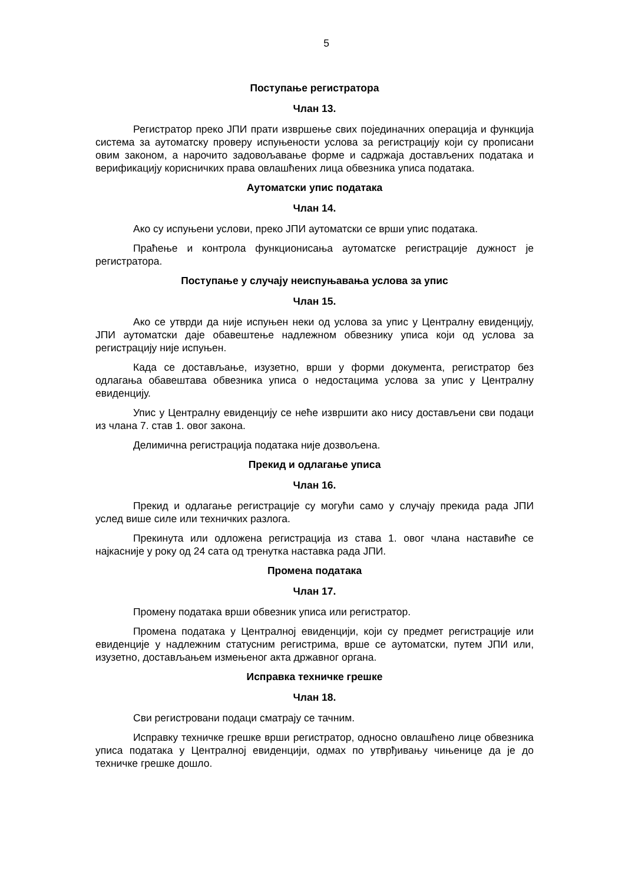5
Поступање регистратора
Члан 13.
Регистратор преко ЈПИ прати извршење свих појединачних операција и функција система за аутоматску проверу испуњености услова за регистрацију који су прописани овим законом, а нарочито задовољавање форме и садржаја достављених података и верификацију корисничких права овлашћених лица обвезника уписа података.
Аутоматски упис података
Члан 14.
Ако су испуњени услови, преко ЈПИ аутоматски се врши упис података.
Праћење и контрола функционисања аутоматске регистрације дужност је регистратора.
Поступање у случају неиспуњавања услова за упис
Члан 15.
Ако се утврди да није испуњен неки од услова за упис у Централну евиденцију, ЈПИ аутоматски даје обавештење надлежном обвезнику уписа који од услова за регистрацију није испуњен.
Када се достављање, изузетно, врши у форми документа, регистратор без одлагања обавештава обвезника уписа о недостацима услова за упис у Централну евиденцију.
Упис у Централну евиденцију се неће извршити ако нису достављени сви подаци из члана 7. став 1. овог закона.
Делимична регистрација података није дозвољена.
Прекид и одлагање уписа
Члан 16.
Прекид и одлагање регистрације су могући само у случају прекида рада ЈПИ услед више силе или техничких разлога.
Прекинута или одложена регистрација из става 1. овог члана наставиће се најкасније у року од 24 сата од тренутка наставка рада ЈПИ.
Промена података
Члан 17.
Промену података врши обвезник уписа или регистратор.
Промена података у Централној евиденцији, који су предмет регистрације или евиденције у надлежним статусним регистрима, врше се аутоматски, путем ЈПИ или, изузетно, достављањем измењеног акта државног органа.
Исправка техничке грешке
Члан 18.
Сви регистровани подаци сматрају се тачним.
Исправку техничке грешке врши регистратор, односно овлашћено лице обвезника уписа података у Централној евиденцији, одмах по утврђивању чињенице да је до техничке грешке дошло.